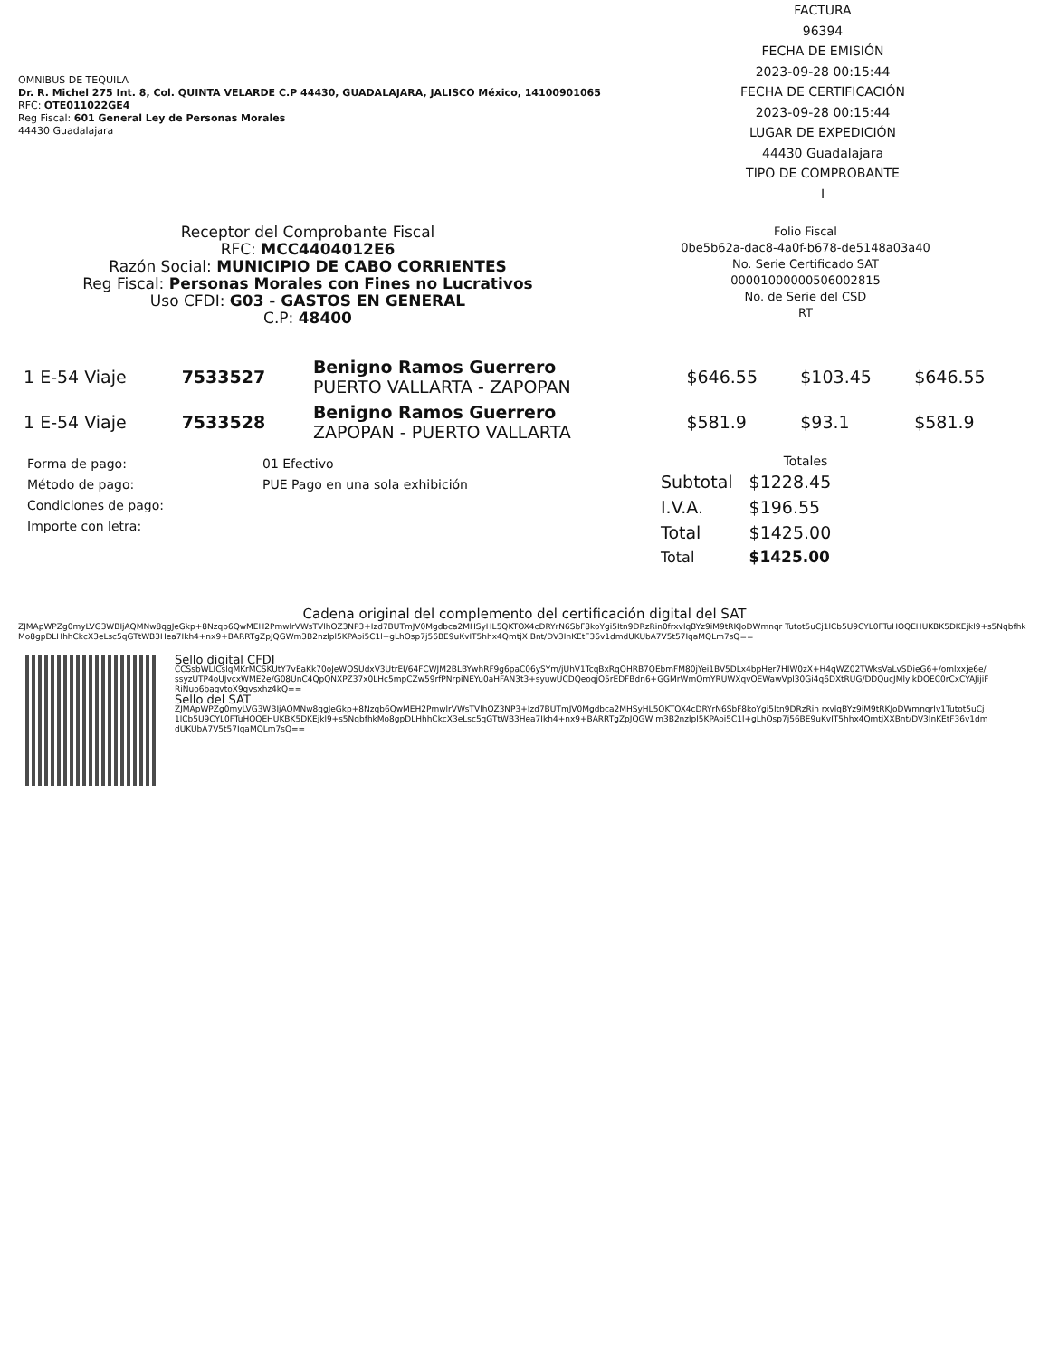OMNIBUS DE TEQUILA
Dr. R. Michel 275 Int. 8, Col. QUINTA VELARDE C.P 44430, GUADALAJARA, JALISCO México, 14100901065
RFC: OTE011022GE4
Reg Fiscal: 601 General Ley de Personas Morales
44430 Guadalajara
FACTURA
96394
FECHA DE EMISIÓN
2023-09-28 00:15:44
FECHA DE CERTIFICACIÓN
2023-09-28 00:15:44
LUGAR DE EXPEDICIÓN
44430 Guadalajara
TIPO DE COMPROBANTE
I
Receptor del Comprobante Fiscal
RFC: MCC4404012E6
Razón Social: MUNICIPIO DE CABO CORRIENTES
Reg Fiscal: Personas Morales con Fines no Lucrativos
Uso CFDI: G03 - GASTOS EN GENERAL
C.P: 48400
Folio Fiscal
0be5b62a-dac8-4a0f-b678-de5148a03a40
No. Serie Certificado SAT
00001000000506002815
No. de Serie del CSD
RT
| 1 E-54 Viaje | 7533527 | Benigno Ramos Guerrero PUERTO VALLARTA - ZAPOPAN | $646.55 | $103.45 | $646.55 |
| 1 E-54 Viaje | 7533528 | Benigno Ramos Guerrero ZAPOPAN - PUERTO VALLARTA | $581.9 | $93.1 | $581.9 |
| Forma de pago: | 01 Efectivo |
| Método de pago: | PUE Pago en una sola exhibición |
| Condiciones de pago: | |
| Importe con letra: | |
Totales
| Subtotal | $1228.45 |
| I.V.A. | $196.55 |
| Total | $1425.00 |
| Total | $1425.00 |
Cadena original del complemento del certificación digital del SAT
ZJMApWPZg0myLVG3WBIjAQMNw8qgJeGkp+8Nzqb6QwMEH2PmwlrVWsTVlhOZ3NP3+Izd7BUTmJV0Mgdbca2MHSyHL5QKTOX4cDRYrN6SbF8koYgi5Itn9DRzRin0frxvlqBYz9iM9tRKJoDWmnqr Tutot5uCj1lCb5U9CYL0FTuHOQEHUKBK5DKEjkl9+s5NqbfhkMo8gpDLHhhCkcX3eLsc5qGTtWB3Hea7Ikh4+nx9+BARRTgZpJQGWm3B2nzlpl5KPAoi5C1l+gLhOsp7j56BE9uKvIT5hhx4QmtjX Bnt/DV3InKEtF36v1dmdUKUbA7V5t57IqaMQLm7sQ==
Sello digital CFDI
CCSsbWLICslqMKrMCSKUtY7vEaKk70oJeWOSUdxV3UtrEI/64FCWJM2BLBYwhRF9g6paC06ySYm/jUhV1TcqBxRqOHRB7OEbmFM80jYei1BV5DLx4bpHer7HIW0zX+H4qWZ02TWksVaLvSDieG6+/omlxxje6e/ssyzUTP4oUJvcxWME2e/G08UnC4QpQNXPZ37x0LHc5mpCZw59rfPNrpiNEYu0aHFAN3t3+syuwUCDQeoqjO5rEDFBdn6+GGMrWmOmYRUWXqvOEWawVpl30Gi4q6DXtRUG/DDQucJMlylkDOEC0rCxCYAJijiFRiNuo6bagvtoX9gvsxhz4kQ==
Sello del SAT
ZJMApWPZg0myLVG3WBIjAQMNw8qgJeGkp+8Nzqb6QwMEH2PmwlrVWsTVlhOZ3NP3+Izd7BUTmJV0Mgdbca2MHSyHL5QKTOX4cDRYrN6SbF8koYgi5Itn9DRzRin rxvlqBYz9iM9tRKJoDWmnqrIv1Tutot5uCj1lCb5U9CYL0FTuHOQEHUKBK5DKEjkl9+s5NqbfhkMo8gpDLHhhCkcX3eLsc5qGTtWB3Hea7Ikh4+nx9+BARRTgZpJQGW m3B2nzlpl5KPAoi5C1l+gLhOsp7j56BE9uKvIT5hhx4QmtjXXBnt/DV3InKEtF36v1dmdUKUbA7V5t57IqaMQLm7sQ==